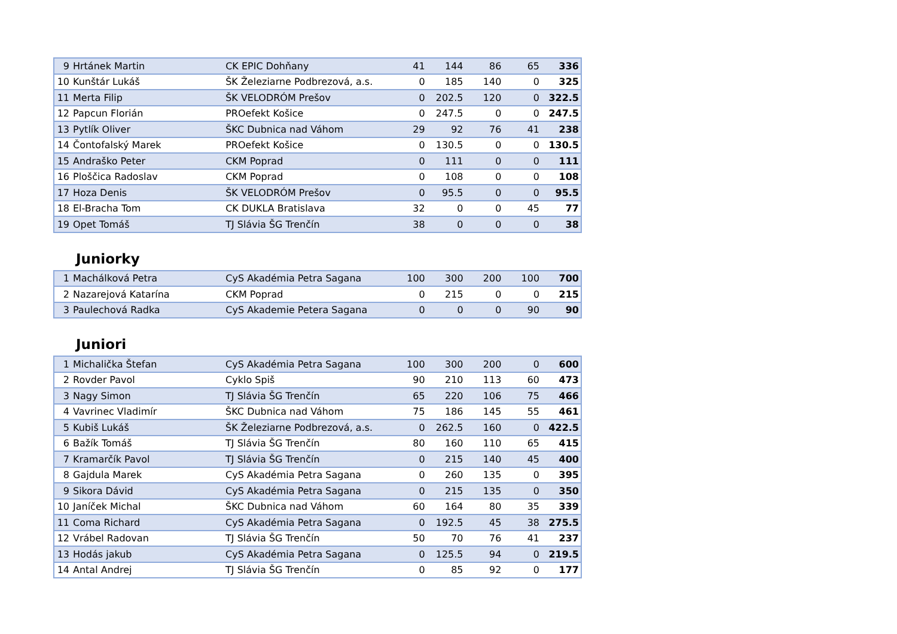| 9 | Hrtánek Martin | CK EPIC Dohňany | 41 | 144 | 86 | 65 | 336 |
| 10 | Kunštár Lukáš | ŠK Železiarne Podbrezová, a.s. | 0 | 185 | 140 | 0 | 325 |
| 11 | Merta Filip | ŠK VELODRÓM Prešov | 0 | 202.5 | 120 | 0 | 322.5 |
| 12 | Papcun Florián | PROefekt Košice | 0 | 247.5 | 0 | 0 | 247.5 |
| 13 | Pytlík Oliver | ŠKC Dubnica nad Váhom | 29 | 92 | 76 | 41 | 238 |
| 14 | Čontofalský Marek | PROefekt Košice | 0 | 130.5 | 0 | 0 | 130.5 |
| 15 | Andraško Peter | CKM Poprad | 0 | 111 | 0 | 0 | 111 |
| 16 | Ploščica Radoslav | CKM Poprad | 0 | 108 | 0 | 0 | 108 |
| 17 | Hoza Denis | ŠK VELODRÓM Prešov | 0 | 95.5 | 0 | 0 | 95.5 |
| 18 | El-Bracha Tom | CK DUKLA Bratislava | 32 | 0 | 0 | 45 | 77 |
| 19 | Opet Tomáš | TJ Slávia ŠG Trenčín | 38 | 0 | 0 | 0 | 38 |
Juniorky
| 1 | Machálková Petra | CyS Akadémia Petra Sagana | 100 | 300 | 200 | 100 | 700 |
| 2 | Nazarejová Katarína | CKM Poprad | 0 | 215 | 0 | 0 | 215 |
| 3 | Paulechová Radka | CyS Akademie Petera Sagana | 0 | 0 | 0 | 90 | 90 |
Juniori
| 1 | Michalička Štefan | CyS Akadémia Petra Sagana | 100 | 300 | 200 | 0 | 600 |
| 2 | Rovder Pavol | Cyklo Spiš | 90 | 210 | 113 | 60 | 473 |
| 3 | Nagy Simon | TJ Slávia ŠG Trenčín | 65 | 220 | 106 | 75 | 466 |
| 4 | Vavrinec Vladimír | ŠKC Dubnica nad Váhom | 75 | 186 | 145 | 55 | 461 |
| 5 | Kubiš Lukáš | ŠK Železiarne Podbrezová, a.s. | 0 | 262.5 | 160 | 0 | 422.5 |
| 6 | Bažík Tomáš | TJ Slávia ŠG Trenčín | 80 | 160 | 110 | 65 | 415 |
| 7 | Kramarčík Pavol | TJ Slávia ŠG Trenčín | 0 | 215 | 140 | 45 | 400 |
| 8 | Gajdula Marek | CyS Akadémia Petra Sagana | 0 | 260 | 135 | 0 | 395 |
| 9 | Sikora Dávid | CyS Akadémia Petra Sagana | 0 | 215 | 135 | 0 | 350 |
| 10 | Janíček Michal | ŠKC Dubnica nad Váhom | 60 | 164 | 80 | 35 | 339 |
| 11 | Coma Richard | CyS Akadémia Petra Sagana | 0 | 192.5 | 45 | 38 | 275.5 |
| 12 | Vrábel Radovan | TJ Slávia ŠG Trenčín | 50 | 70 | 76 | 41 | 237 |
| 13 | Hodás jakub | CyS Akadémia Petra Sagana | 0 | 125.5 | 94 | 0 | 219.5 |
| 14 | Antal Andrej | TJ Slávia ŠG Trenčín | 0 | 85 | 92 | 0 | 177 |